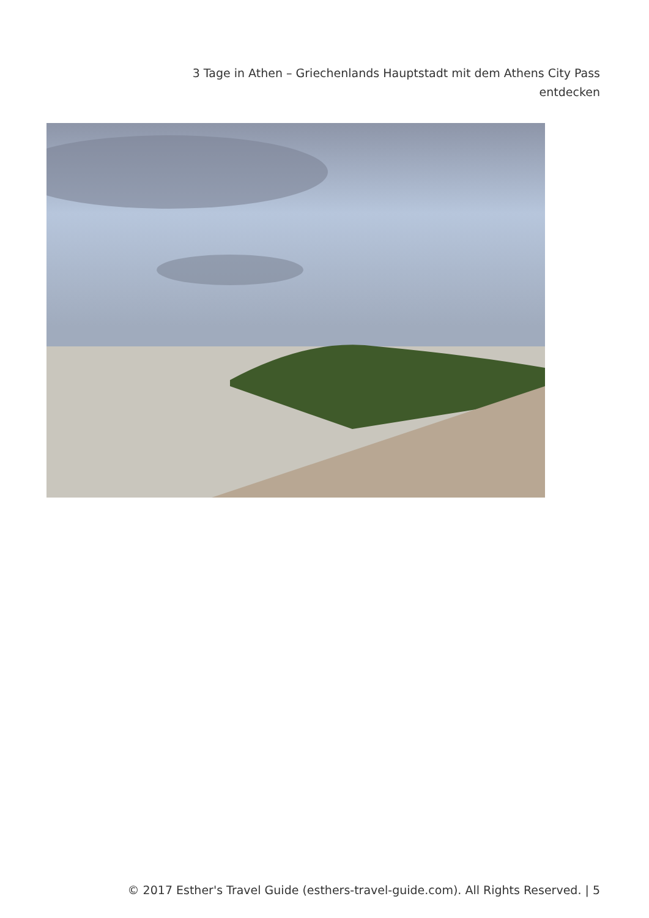3 Tage in Athen – Griechenlands Hauptstadt mit dem Athens City Pass entdecken
© 2017 Esther's Travel Guide (esthers-travel-guide.com). All Rights Reserved. | 5